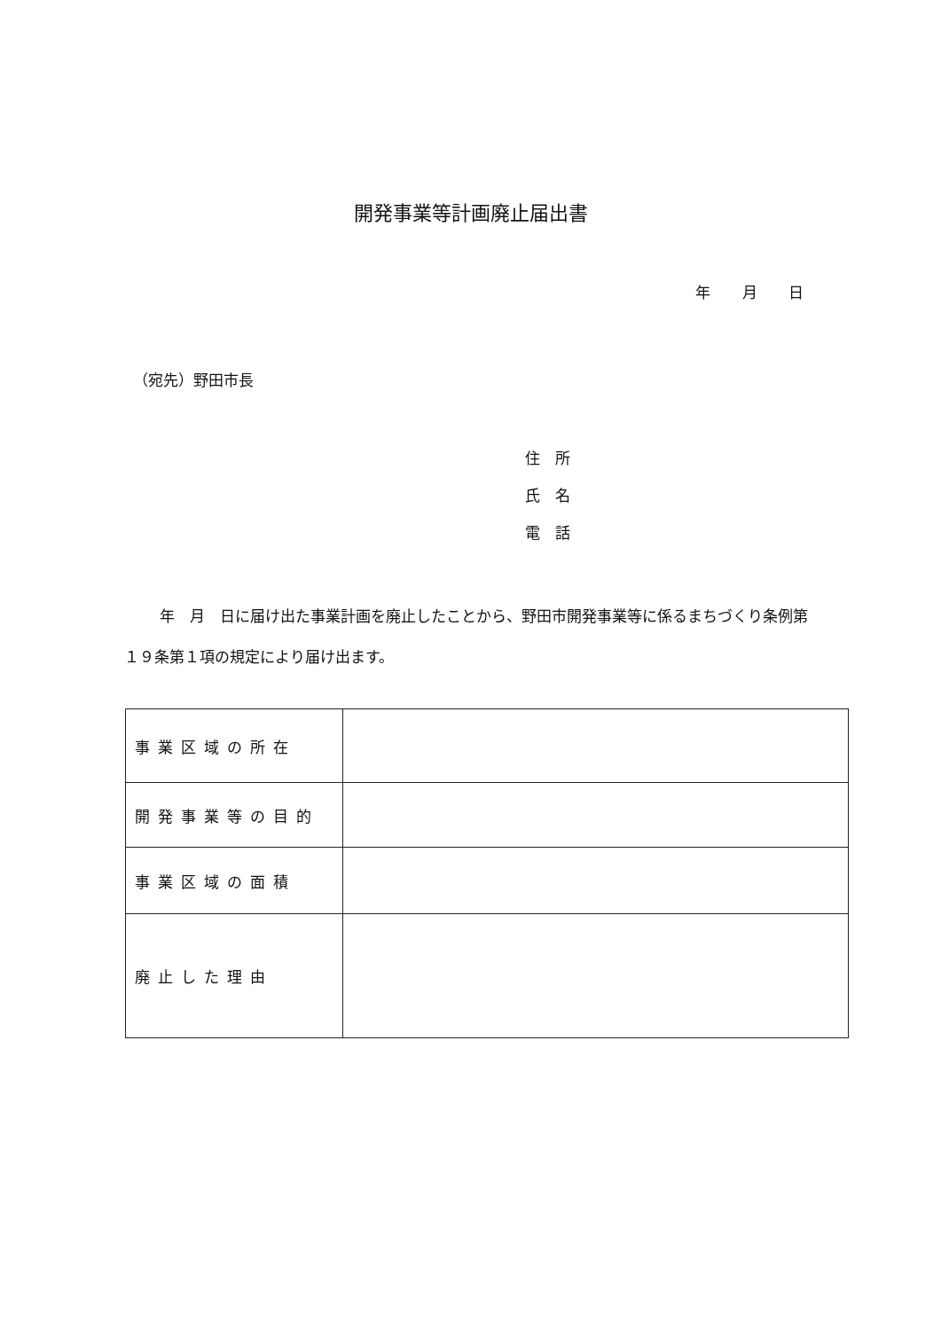開発事業等計画廃止届出書
年 月 日
（宛先）野田市長
住　所
氏　名
電　話
年　月　日に届け出た事業計画を廃止したことから、野田市開発事業等に係るまちづくり条例第１９条第１項の規定により届け出ます。
| 事業区域の所在 | |
| 開発事業等の目的 | |
| 事業区域の面積 | |
| 廃止した理由 | |